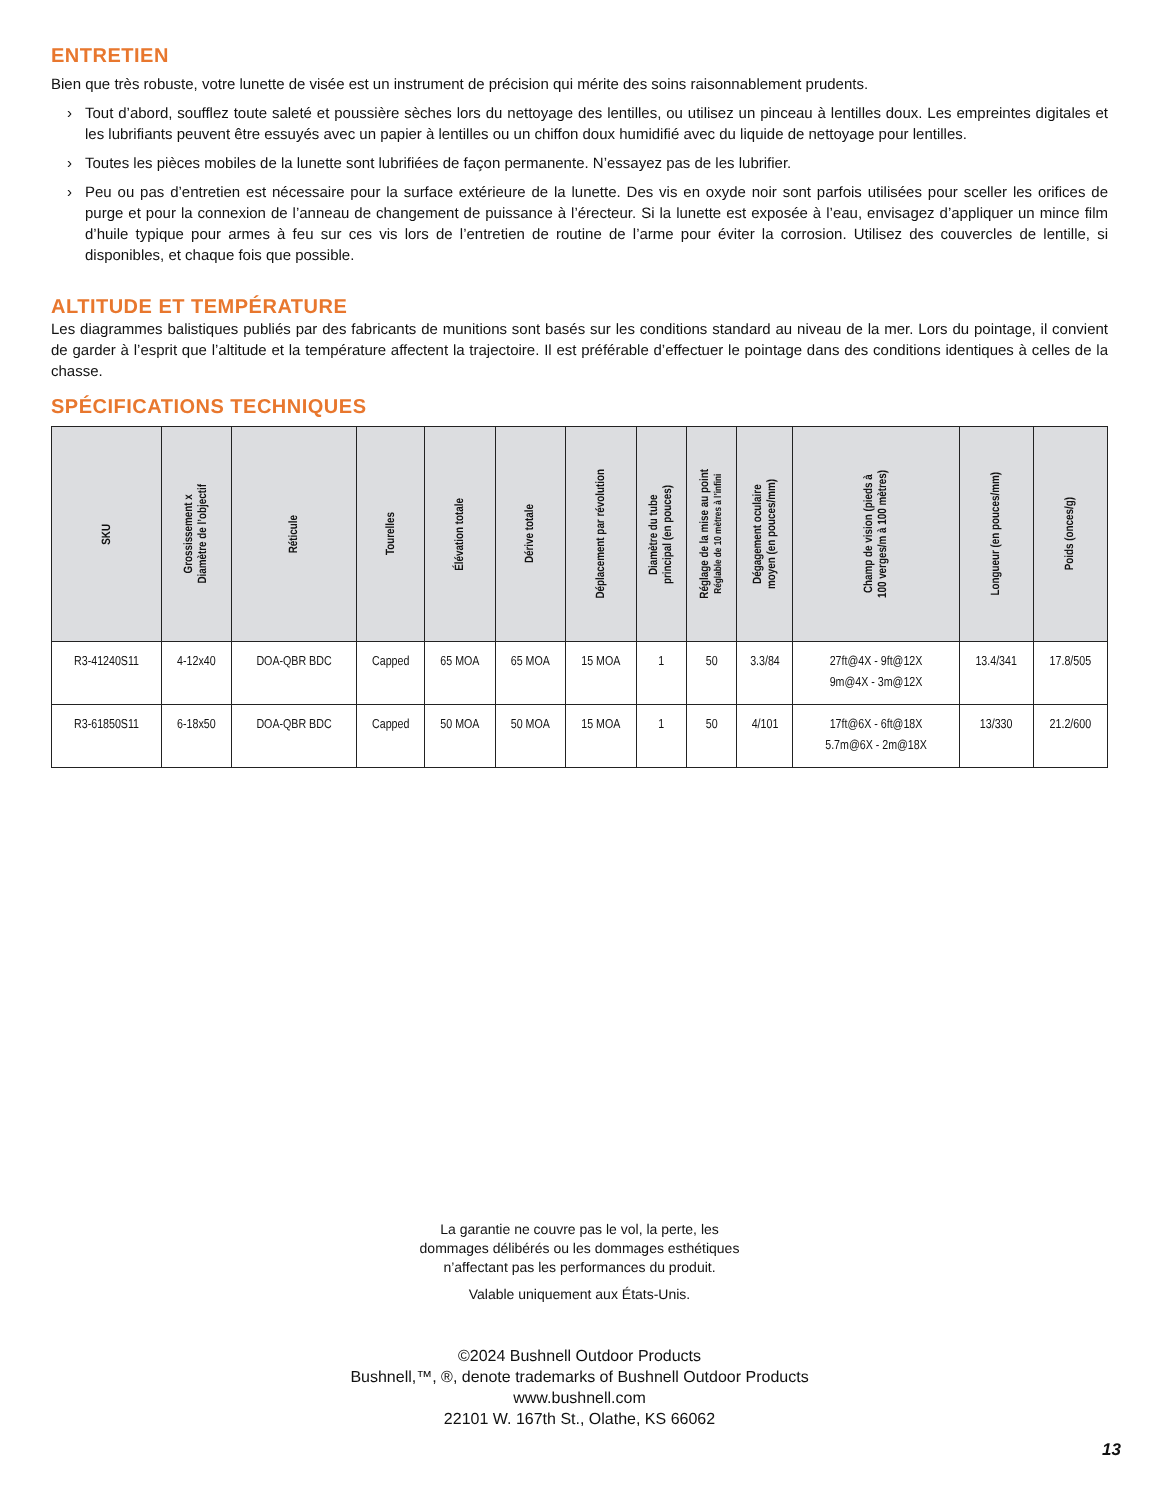ENTRETIEN
Bien que très robuste, votre lunette de visée est un instrument de précision qui mérite des soins raisonnablement prudents.
› Tout d’abord, soufflez toute saleté et poussière sèches lors du nettoyage des lentilles, ou utilisez un pinceau à lentilles doux. Les empreintes digitales et les lubrifiants peuvent être essuyés avec un papier à lentilles ou un chiffon doux humidifié avec du liquide de nettoyage pour lentilles.
› Toutes les pièces mobiles de la lunette sont lubrifiées de façon permanente. N’essayez pas de les lubrifier.
› Peu ou pas d’entretien est nécessaire pour la surface extérieure de la lunette. Des vis en oxyde noir sont parfois utilisées pour sceller les orifices de purge et pour la connexion de l’anneau de changement de puissance à l’érecteur. Si la lunette est exposée à l’eau, envisagez d’appliquer un mince film d’huile typique pour armes à feu sur ces vis lors de l’entretien de routine de l’arme pour éviter la corrosion. Utilisez des couvercles de lentille, si disponibles, et chaque fois que possible.
ALTITUDE ET TEMPÉRATURE
Les diagrammes balistiques publiés par des fabricants de munitions sont basés sur les conditions standard au niveau de la mer. Lors du pointage, il convient de garder à l’esprit que l’altitude et la température affectent la trajectoire. Il est préférable d’effectuer le pointage dans des conditions identiques à celles de la chasse.
SPÉCIFICATIONS TECHNIQUES
| SKU | Grossissement x Diamètre de l’objectif | Réticule | Tourelles | Élévation totale | Dérive totale | Déplacement par révolution | Diamètre du tube principal (en pouces) | Réglage de la mise au point Réglable de 10 mètres à l’infini | Dégagement oculaire moyen (en pouces/mm) | Champ de vision (pieds à 100 verges/m à 100 mètres) | Longueur (en pouces/mm) | Poids (onces/g) |
| --- | --- | --- | --- | --- | --- | --- | --- | --- | --- | --- | --- | --- |
| R3-41240S11 | 4-12x40 | DOA-QBR BDC | Capped | 65 MOA | 65 MOA | 15 MOA | 1 | 50 | 3.3/84 | 27ft@4X - 9ft@12X 9m@4X - 3m@12X | 13.4/341 | 17.8/505 |
| R3-61850S11 | 6-18x50 | DOA-QBR BDC | Capped | 50 MOA | 50 MOA | 15 MOA | 1 | 50 | 4/101 | 17ft@6X - 6ft@18X 5.7m@6X - 2m@18X | 13/330 | 21.2/600 |
La garantie ne couvre pas le vol, la perte, les
dommages délibérés ou les dommages esthétiques
n’affectant pas les performances du produit.
Valable uniquement aux États-Unis.
©2024 Bushnell Outdoor Products
Bushnell,™, ®, denote trademarks of Bushnell Outdoor Products
www.bushnell.com
22101 W. 167th St., Olathe, KS 66062
13